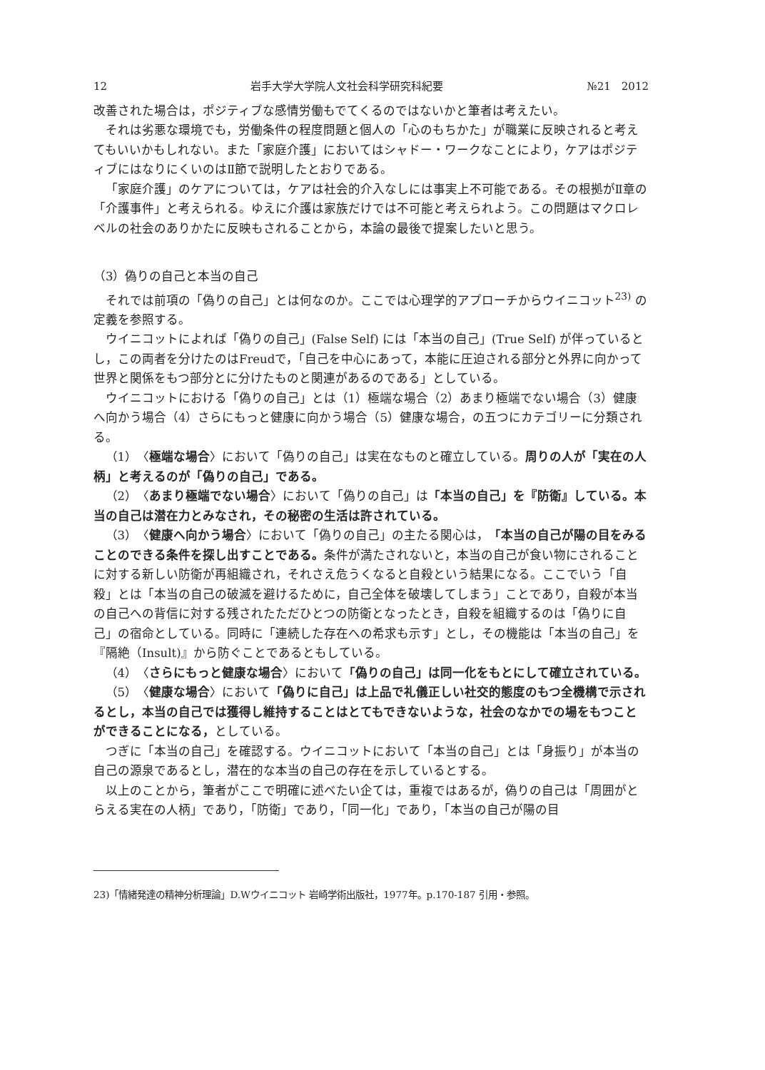12 岩手大学大学院人文社会科学研究科紀要 №21　2012
改善された場合は，ポジティブな感情労働もでてくるのではないかと筆者は考えたい。
それは劣悪な環境でも，労働条件の程度問題と個人の「心のもちかた」が職業に反映されると考えてもいいかもしれない。また「家庭介護」においてはシャドー・ワークなことにより，ケアはポジティブにはなりにくいのはⅡ節で説明したとおりである。
「家庭介護」のケアについては，ケアは社会的介入なしには事実上不可能である。その根拠がⅡ章の「介護事件」と考えられる。ゆえに介護は家族だけでは不可能と考えられよう。この問題はマクロレベルの社会のありかたに反映もされることから，本論の最後で提案したいと思う。
（3）偽りの自己と本当の自己
それでは前項の「偽りの自己」とは何なのか。ここでは心理学的アプローチからウイニコット<sup>23)</sup> の定義を参照する。
ウイニコットによれば「偽りの自己」(False Self) には「本当の自己」(True Self) が伴っているとし，この両者を分けたのはFreudで，「自己を中心にあって，本能に圧迫される部分と外界に向かって世界と関係をもつ部分とに分けたものと関連があるのである」としている。
ウイニコットにおける「偽りの自己」とは（1）極端な場合（2）あまり極端でない場合（3）健康へ向かう場合（4）さらにもっと健康に向かう場合（5）健康な場合，の五つにカテゴリーに分類される。
（1）〈極端な場合〉において「偽りの自己」は実在なものと確立している。周りの人が「実在の人柄」と考えるのが「偽りの自己」である。
（2）〈あまり極端でない場合〉において「偽りの自己」は「本当の自己」を『防衛』している。本当の自己は潜在力とみなされ，その秘密の生活は許されている。
（3）〈健康へ向かう場合〉において「偽りの自己」の主たる関心は，「本当の自己が陽の目をみることのできる条件を探し出すことである。条件が満たされないと，本当の自己が食い物にされることに対する新しい防衛が再組織され，それさえ危うくなると自殺という結果になる。ここでいう「自殺」とは「本当の自己の破滅を避けるために，自己全体を破壊してしまう」ことであり，自殺が本当の自己への背信に対する残されたただひとつの防衛となったとき，自殺を組織するのは「偽りに自己」の宿命としている。同時に「連続した存在への希求も示す」とし，その機能は「本当の自己」を『隔絶（Insult)』から防ぐことであるともしている。
（4）〈さらにもっと健康な場合〉において「偽りの自己」は同一化をもとにして確立されている。
（5）〈健康な場合〉において「偽りに自己」は上品で礼儀正しい社交的態度のもつ全機構で示されるとし，本当の自己では獲得し維持することはとてもできないような，社会のなかでの場をもつことができることになる，としている。
つぎに「本当の自己」を確認する。ウイニコットにおいて「本当の自己」とは「身振り」が本当の自己の源泉であるとし，潜在的な本当の自己の存在を示しているとする。
以上のことから，筆者がここで明確に述べたい企ては，重複ではあるが，偽りの自己は「周囲がとらえる実在の人柄」であり，「防衛」であり，「同一化」であり，「本当の自己が陽の目
23)「情緒発達の精神分析理論」D.Wウイニコット 岩崎学術出版社，1977年。p.170-187 引用・参照。